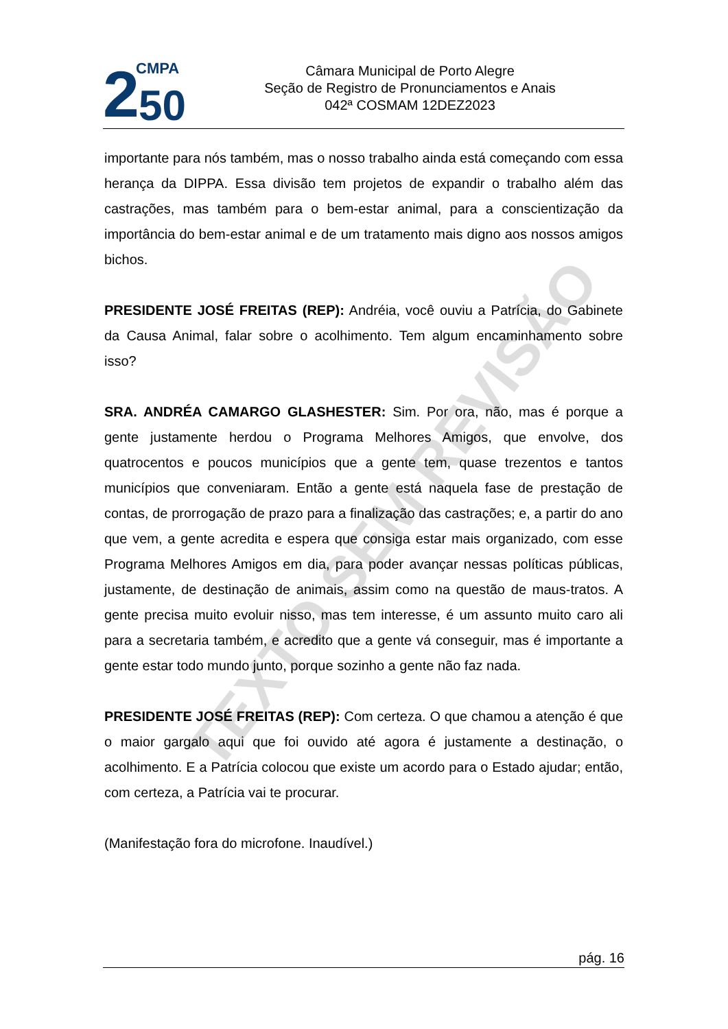2
CMPA
50
Câmara Municipal de Porto Alegre
Seção de Registro de Pronunciamentos e Anais
042ª COSMAM 12DEZ2023
TEXTO SEM REVISÃO
importante para nós também, mas o nosso trabalho ainda está começando com essa herança da DIPPA. Essa divisão tem projetos de expandir o trabalho além das castrações, mas também para o bem-estar animal, para a conscientização da importância do bem-estar animal e de um tratamento mais digno aos nossos amigos bichos.
PRESIDENTE JOSÉ FREITAS (REP): Andréia, você ouviu a Patrícia, do Gabinete da Causa Animal, falar sobre o acolhimento. Tem algum encaminhamento sobre isso?
SRA. ANDRÉA CAMARGO GLASHESTER: Sim. Por ora, não, mas é porque a gente justamente herdou o Programa Melhores Amigos, que envolve, dos quatrocentos e poucos municípios que a gente tem, quase trezentos e tantos municípios que conveniaram. Então a gente está naquela fase de prestação de contas, de prorrogação de prazo para a finalização das castrações; e, a partir do ano que vem, a gente acredita e espera que consiga estar mais organizado, com esse Programa Melhores Amigos em dia, para poder avançar nessas políticas públicas, justamente, de destinação de animais, assim como na questão de maus-tratos. A gente precisa muito evoluir nisso, mas tem interesse, é um assunto muito caro ali para a secretaria também, e acredito que a gente vá conseguir, mas é importante a gente estar todo mundo junto, porque sozinho a gente não faz nada.
PRESIDENTE JOSÉ FREITAS (REP): Com certeza. O que chamou a atenção é que o maior gargalo aqui que foi ouvido até agora é justamente a destinação, o acolhimento. E a Patrícia colocou que existe um acordo para o Estado ajudar; então, com certeza, a Patrícia vai te procurar.
(Manifestação fora do microfone. Inaudível.)
pág. 16